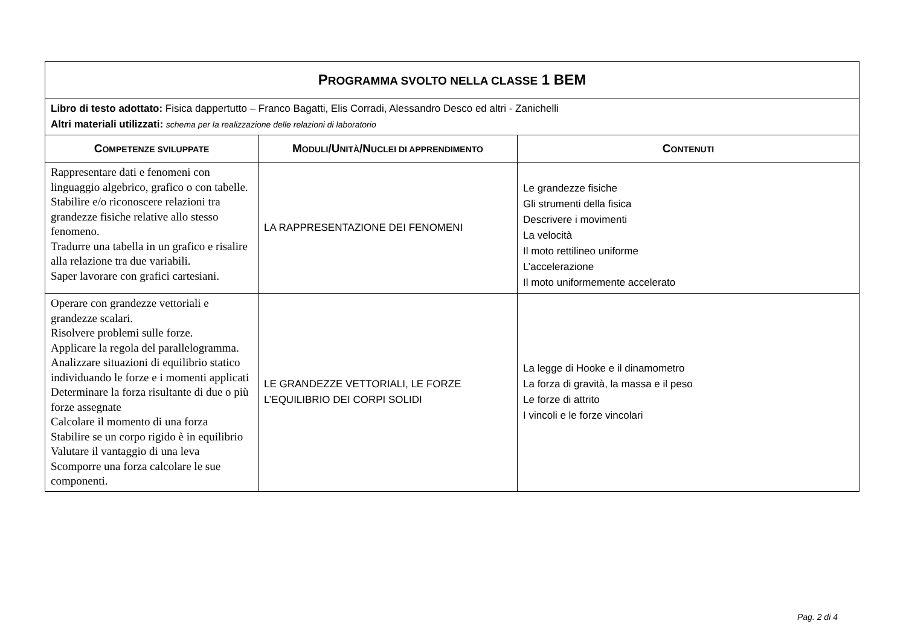| P ROGRAMMA SVOLTO NELLA CLASSE 1 BEM | | |
| Libro di testo adottato: Fisica dappertutto – Franco Bagatti, Elis Corradi, Alessandro Desco ed altri - Zanichelli Altri materiali utilizzati: schema per la realizzazione delle relazioni di laboratorio | | |
| C OMPETENZE SVILUPPATE | M ODULI /U NITÀ /N UCLEI DI APPRENDIMENTO | C ONTENUTI |
| Rappresentare dati e fenomeni con linguaggio algebrico, grafico o con tabelle. Stabilire e/o riconoscere relazioni tra grandezze fisiche relative allo stesso fenomeno. Tradurre una tabella in un grafico e risalire alla relazione tra due variabili. Saper lavorare con grafici cartesiani. | LA RAPPRESENTAZIONE DEI FENOMENI | Le grandezze fisiche Gli strumenti della fisica Descrivere i movimenti La velocità Il moto rettilineo uniforme L’accelerazione Il moto uniformemente accelerato |
| Operare con grandezze vettoriali e grandezze scalari. Risolvere problemi sulle forze. Applicare la regola del parallelogramma. Analizzare situazioni di equilibrio statico individuando le forze e i momenti applicati Determinare la forza risultante di due o più forze assegnate Calcolare il momento di una forza Stabilire se un corpo rigido è in equilibrio Valutare il vantaggio di una leva Scomporre una forza calcolare le sue componenti. | LE GRANDEZZE VETTORIALI, LE FORZE L’EQUILIBRIO DEI CORPI SOLIDI | La legge di Hooke e il dinamometro La forza di gravità, la massa e il peso Le forze di attrito I vincoli e le forze vincolari |
Pag. 2 di 4